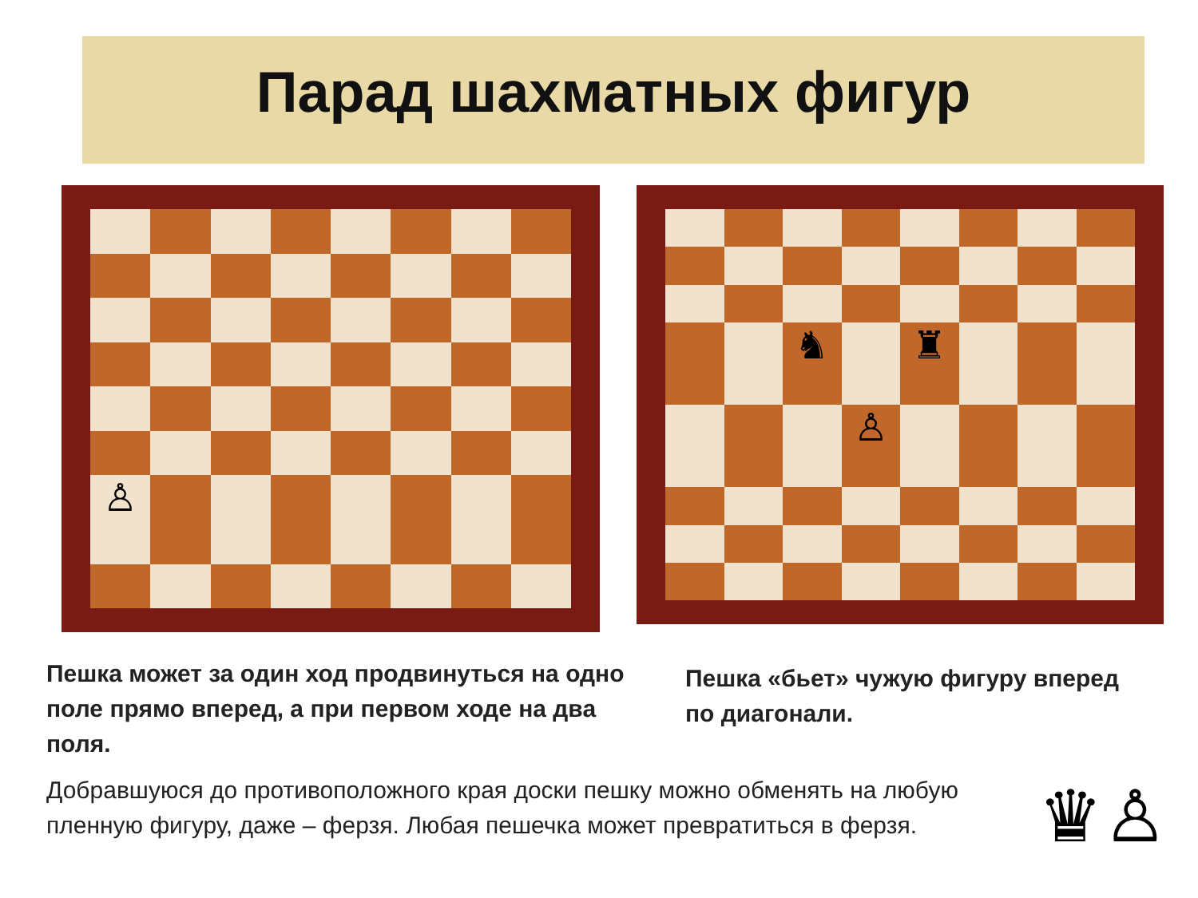Парад шахматных фигур
♙
♞
♜
♙
Пешка может за один ход продвинуться на одно поле прямо вперед, а при первом ходе на два поля.
Пешка «бьет» чужую фигуру вперед по диагонали.
Добравшуюся до противоположного края доски пешку можно обменять на любую пленную фигуру, даже – ферзя. Любая пешечка может превратиться в ферзя.
♛♙